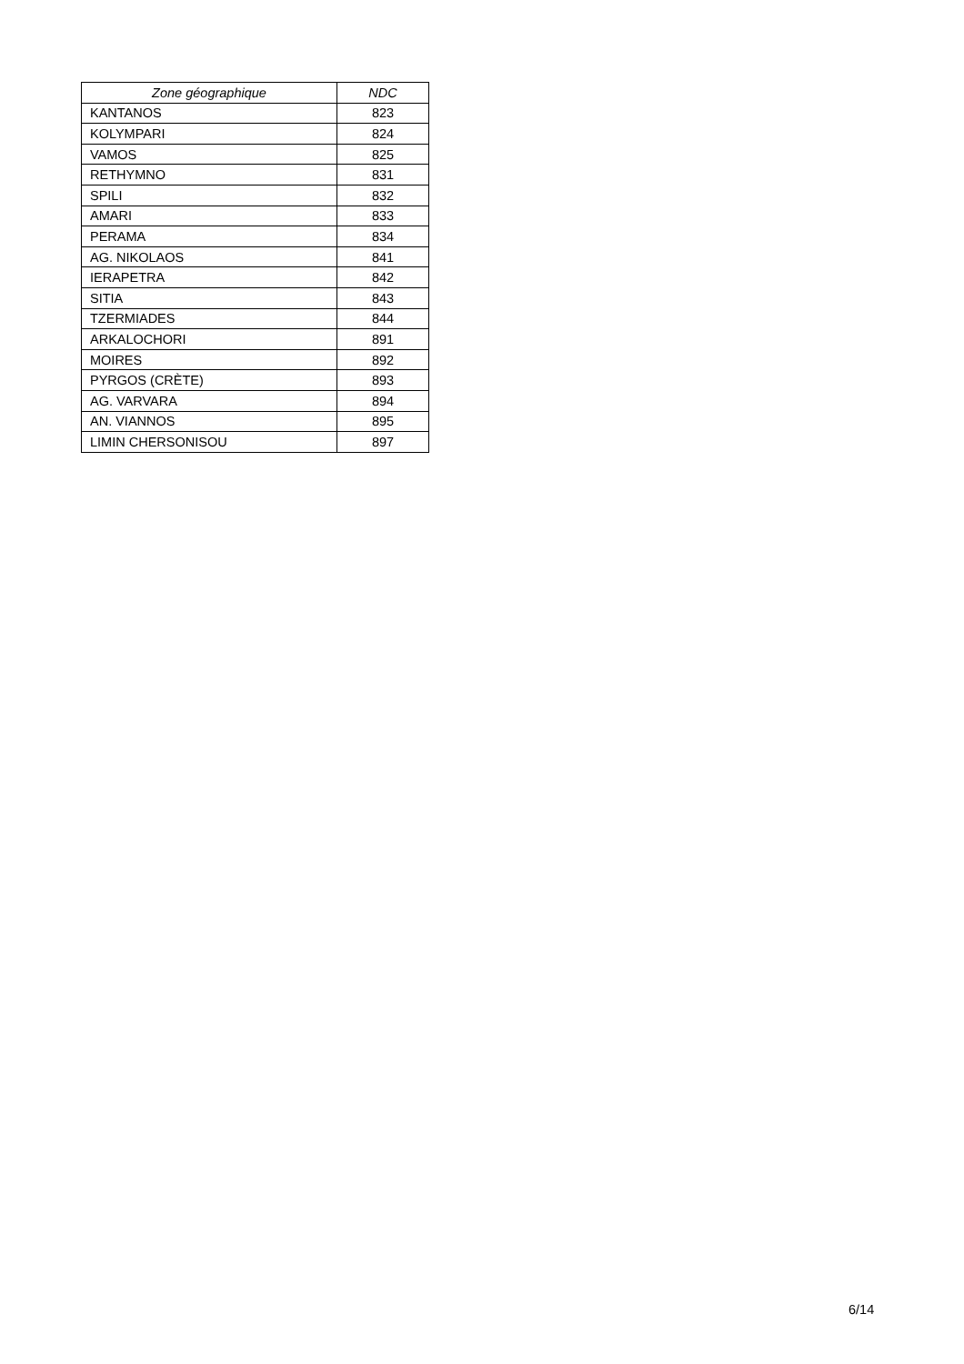| Zone géographique | NDC |
| --- | --- |
| KANTANOS | 823 |
| KOLYMPARI | 824 |
| VAMOS | 825 |
| RETHYMNO | 831 |
| SPILI | 832 |
| AMARI | 833 |
| PERAMA | 834 |
| AG. NIKOLAOS | 841 |
| IERAPETRA | 842 |
| SITIA | 843 |
| TZERMIADES | 844 |
| ARKALOCHORI | 891 |
| MOIRES | 892 |
| PYRGOS (CRÈTE) | 893 |
| AG. VARVARA | 894 |
| AN. VIANNOS | 895 |
| LIMIN CHERSONISOU | 897 |
6/14